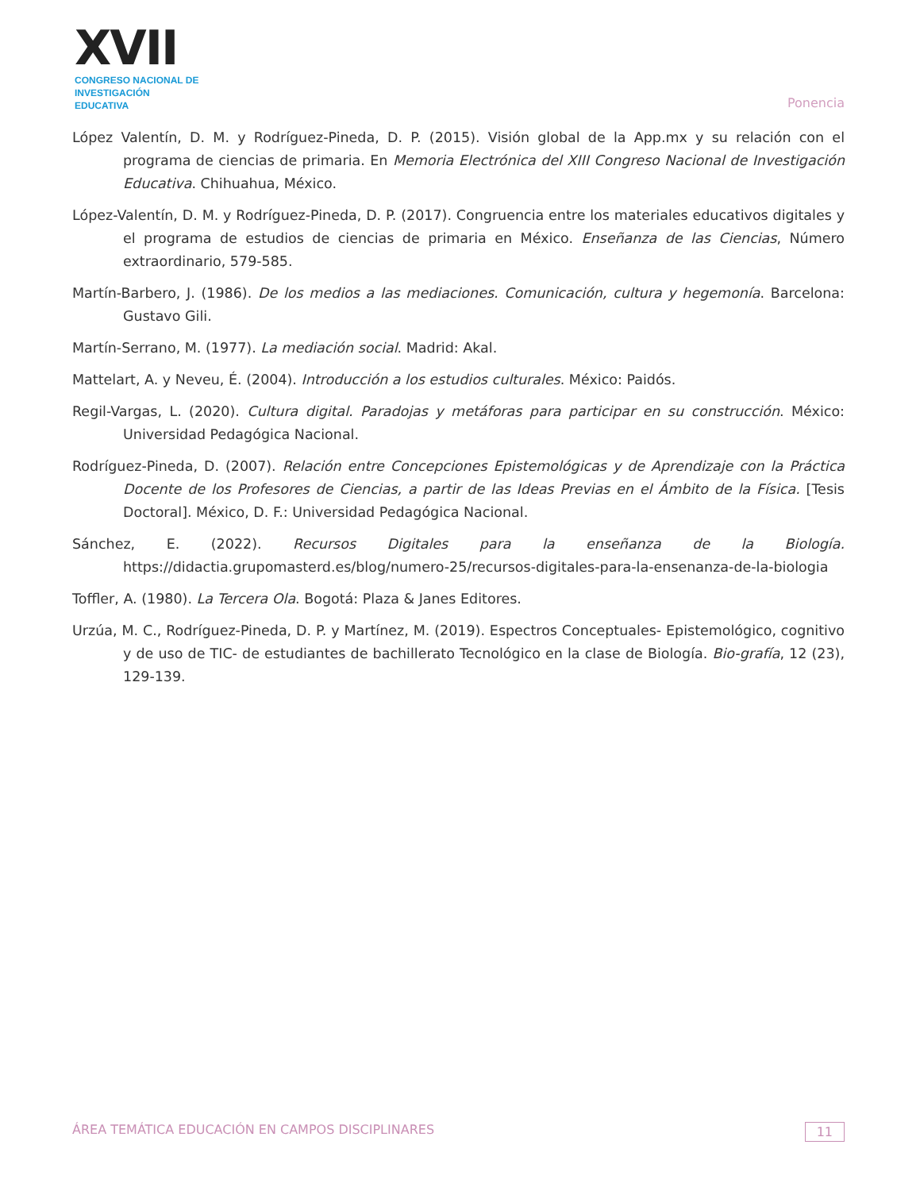XVII
CONGRESO NACIONAL DE
INVESTIGACIÓN EDUCATIVA
Ponencia
López Valentín, D. M. y Rodríguez-Pineda, D. P. (2015). Visión global de la App.mx y su relación con el programa de ciencias de primaria. En Memoria Electrónica del XIII Congreso Nacional de Investigación Educativa. Chihuahua, México.
López-Valentín, D. M. y Rodríguez-Pineda, D. P. (2017). Congruencia entre los materiales educativos digitales y el programa de estudios de ciencias de primaria en México. Enseñanza de las Ciencias, Número extraordinario, 579-585.
Martín-Barbero, J. (1986). De los medios a las mediaciones. Comunicación, cultura y hegemonía. Barcelona: Gustavo Gili.
Martín-Serrano, M. (1977). La mediación social. Madrid: Akal.
Mattelart, A. y Neveu, É. (2004). Introducción a los estudios culturales. México: Paidós.
Regil-Vargas, L. (2020). Cultura digital. Paradojas y metáforas para participar en su construcción. México: Universidad Pedagógica Nacional.
Rodríguez-Pineda, D. (2007). Relación entre Concepciones Epistemológicas y de Aprendizaje con la Práctica Docente de los Profesores de Ciencias, a partir de las Ideas Previas en el Ámbito de la Física. [Tesis Doctoral]. México, D. F.: Universidad Pedagógica Nacional.
Sánchez, E. (2022). Recursos Digitales para la enseñanza de la Biología. https://didactia.grupomasterd.es/blog/numero-25/recursos-digitales-para-la-ensenanza-de-la-biologia
Toffler, A. (1980). La Tercera Ola. Bogotá: Plaza & Janes Editores.
Urzúa, M. C., Rodríguez-Pineda, D. P. y Martínez, M. (2019). Espectros Conceptuales- Epistemológico, cognitivo y de uso de TIC- de estudiantes de bachillerato Tecnológico en la clase de Biología. Bio-grafía, 12 (23), 129-139.
ÁREA TEMÁTICA EDUCACIÓN EN CAMPOS DISCIPLINARES 11